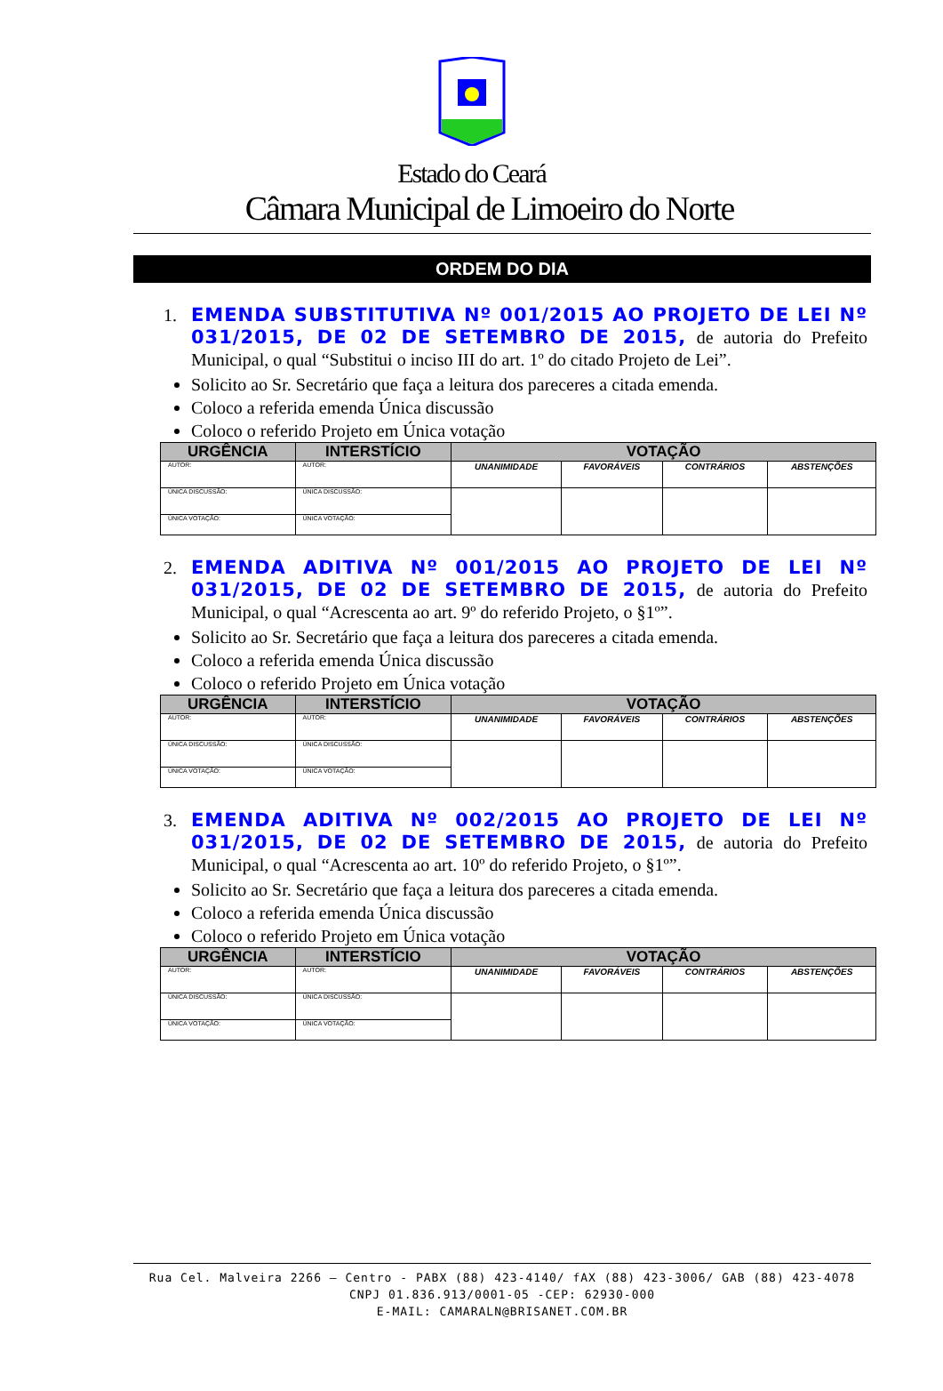Estado do Ceará
Câmara Municipal de Limoeiro do Norte
ORDEM DO DIA
1. EMENDA SUBSTITUTIVA Nº 001/2015 AO PROJETO DE LEI Nº 031/2015, DE 02 DE SETEMBRO DE 2015, de autoria do Prefeito Municipal, o qual “Substitui o inciso III do art. 1º do citado Projeto de Lei”.
Solicito ao Sr. Secretário que faça a leitura dos pareceres a citada emenda.
Coloco a referida emenda Única discussão
Coloco o referido Projeto em Única votação
| URGÊNCIA | INTERSTÍCIO | VOTAÇÃO | | | |
| --- | --- | --- | --- | --- | --- |
| AUTOR: | AUTOR: | UNANIMIDADE | FAVORÁVEIS | CONTRÁRIOS | ABSTENÇÕES |
| ÚNICA DISCUSSÃO: | ÚNICA DISCUSSÃO: | | | | |
| ÚNICA VOTAÇÃO: | ÚNICA VOTAÇÃO: | | | | |
2. EMENDA ADITIVA Nº 001/2015 AO PROJETO DE LEI Nº 031/2015, DE 02 DE SETEMBRO DE 2015, de autoria do Prefeito Municipal, o qual “Acrescenta ao art. 9º do referido Projeto, o §1º”.
Solicito ao Sr. Secretário que faça a leitura dos pareceres a citada emenda.
Coloco a referida emenda Única discussão
Coloco o referido Projeto em Única votação
| URGÊNCIA | INTERSTÍCIO | VOTAÇÃO | | | |
| --- | --- | --- | --- | --- | --- |
| AUTOR: | AUTOR: | UNANIMIDADE | FAVORÁVEIS | CONTRÁRIOS | ABSTENÇÕES |
| ÚNICA DISCUSSÃO: | ÚNICA DISCUSSÃO: | | | | |
| ÚNICA VOTAÇÃO: | ÚNICA VOTAÇÃO: | | | | |
3. EMENDA ADITIVA Nº 002/2015 AO PROJETO DE LEI Nº 031/2015, DE 02 DE SETEMBRO DE 2015, de autoria do Prefeito Municipal, o qual “Acrescenta ao art. 10º do referido Projeto, o §1º”.
Solicito ao Sr. Secretário que faça a leitura dos pareceres a citada emenda.
Coloco a referida emenda Única discussão
Coloco o referido Projeto em Única votação
| URGÊNCIA | INTERSTÍCIO | VOTAÇÃO | | | |
| --- | --- | --- | --- | --- | --- |
| AUTOR: | AUTOR: | UNANIMIDADE | FAVORÁVEIS | CONTRÁRIOS | ABSTENÇÕES |
| ÚNICA DISCUSSÃO: | ÚNICA DISCUSSÃO: | | | | |
| ÚNICA VOTAÇÃO: | ÚNICA VOTAÇÃO: | | | | |
Rua Cel. Malveira 2266 – Centro - PABX (88) 423-4140/ fAX (88) 423-3006/ GAB (88) 423-4078
CNPJ 01.836.913/0001-05 -CEP: 62930-000
E-MAIL: CAMARALN@BRISANET.COM.BR